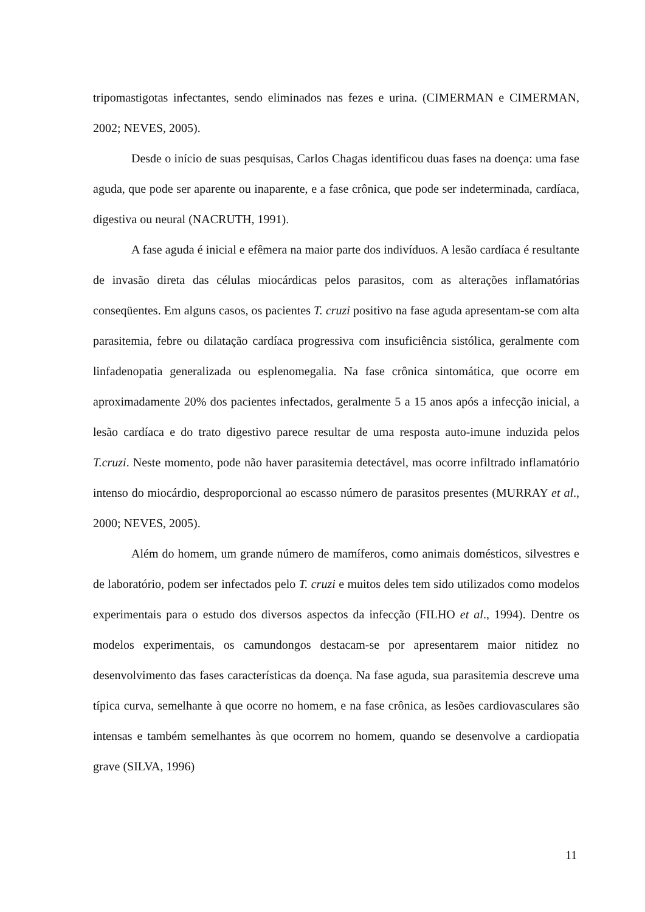tripomastigotas infectantes, sendo eliminados nas fezes e urina. (CIMERMAN e CIMERMAN, 2002; NEVES, 2005).
Desde o início de suas pesquisas, Carlos Chagas identificou duas fases na doença: uma fase aguda, que pode ser aparente ou inaparente, e a fase crônica, que pode ser indeterminada, cardíaca, digestiva ou neural (NACRUTH, 1991).
A fase aguda é inicial e efêmera na maior parte dos indivíduos. A lesão cardíaca é resultante de invasão direta das células miocárdicas pelos parasitos, com as alterações inflamatórias conseqüentes. Em alguns casos, os pacientes T. cruzi positivo na fase aguda apresentam-se com alta parasitemia, febre ou dilatação cardíaca progressiva com insuficiência sistólica, geralmente com linfadenopatia generalizada ou esplenomegalia. Na fase crônica sintomática, que ocorre em aproximadamente 20% dos pacientes infectados, geralmente 5 a 15 anos após a infecção inicial, a lesão cardíaca e do trato digestivo parece resultar de uma resposta auto-imune induzida pelos T.cruzi. Neste momento, pode não haver parasitemia detectável, mas ocorre infiltrado inflamatório intenso do miocárdio, desproporcional ao escasso número de parasitos presentes (MURRAY et al., 2000; NEVES, 2005).
Além do homem, um grande número de mamíferos, como animais domésticos, silvestres e de laboratório, podem ser infectados pelo T. cruzi e muitos deles tem sido utilizados como modelos experimentais para o estudo dos diversos aspectos da infecção (FILHO et al., 1994). Dentre os modelos experimentais, os camundongos destacam-se por apresentarem maior nitidez no desenvolvimento das fases características da doença. Na fase aguda, sua parasitemia descreve uma típica curva, semelhante à que ocorre no homem, e na fase crônica, as lesões cardiovasculares são intensas e também semelhantes às que ocorrem no homem, quando se desenvolve a cardiopatia grave (SILVA, 1996)
11